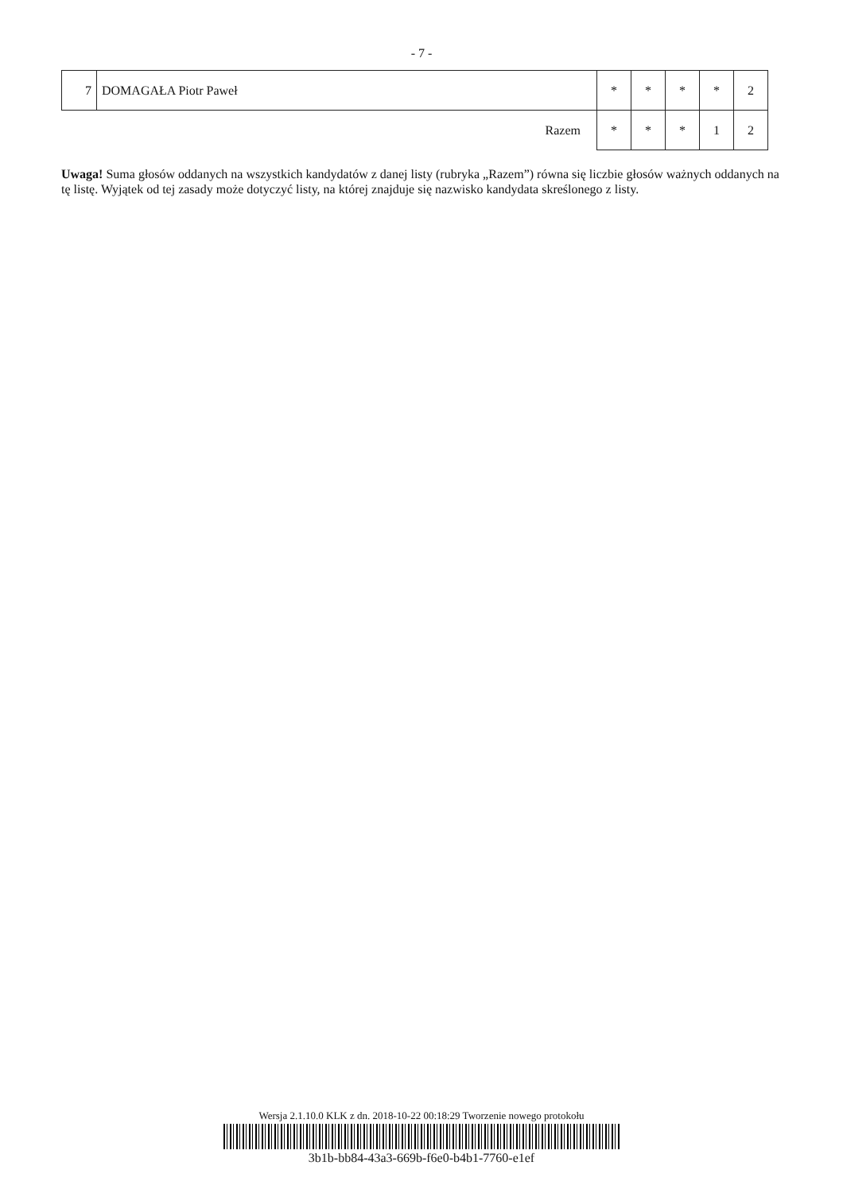- 7 -
| 7 | DOMAGAŁA Piotr Paweł | * | * | * | * | 2 |
| | Razem | * | * | * | 1 | 2 |
Uwaga! Suma głosów oddanych na wszystkich kandydatów z danej listy (rubryka „Razem”) równa się liczbie głosów ważnych oddanych na tę listę. Wyjątek od tej zasady może dotyczyć listy, na której znajduje się nazwisko kandydata skreślonego z listy.
Wersja 2.1.10.0 KLK z dn. 2018-10-22 00:18:29 Tworzenie nowego protokołu
3b1b-bb84-43a3-669b-f6e0-b4b1-7760-e1ef